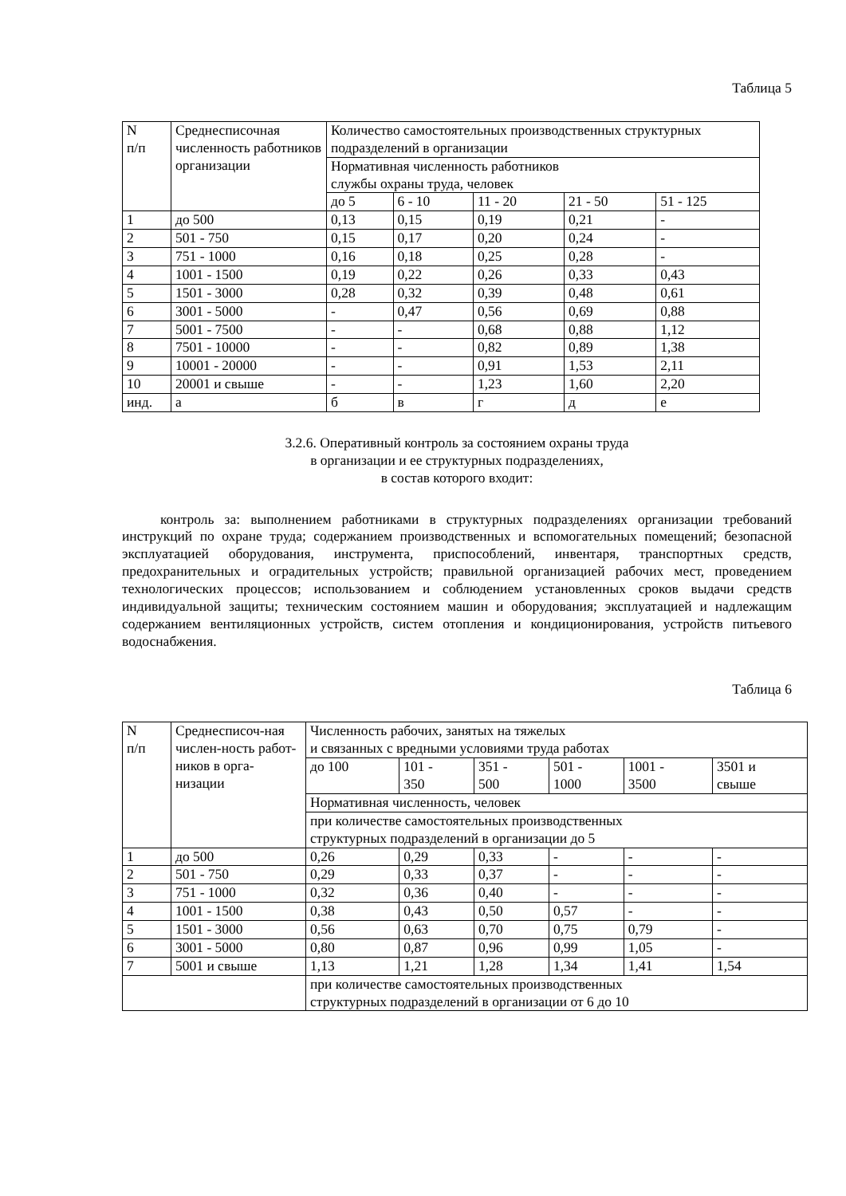Таблица 5
| N п/п | Среднесписочная численность работников организации | Количество самостоятельных производственных структурных подразделений в организации | | | | |
| | | Нормативная численность работников службы охраны труда, человек | | | | |
| | | до 5 | 6 - 10 | 11 - 20 | 21 - 50 | 51 - 125 |
| 1 | до 500 | 0,13 | 0,15 | 0,19 | 0,21 | - |
| 2 | 501 - 750 | 0,15 | 0,17 | 0,20 | 0,24 | - |
| 3 | 751 - 1000 | 0,16 | 0,18 | 0,25 | 0,28 | - |
| 4 | 1001 - 1500 | 0,19 | 0,22 | 0,26 | 0,33 | 0,43 |
| 5 | 1501 - 3000 | 0,28 | 0,32 | 0,39 | 0,48 | 0,61 |
| 6 | 3001 - 5000 | - | 0,47 | 0,56 | 0,69 | 0,88 |
| 7 | 5001 - 7500 | - | - | 0,68 | 0,88 | 1,12 |
| 8 | 7501 - 10000 | - | - | 0,82 | 0,89 | 1,38 |
| 9 | 10001 - 20000 | - | - | 0,91 | 1,53 | 2,11 |
| 10 | 20001 и свыше | - | - | 1,23 | 1,60 | 2,20 |
| инд. | а | б | в | г | д | е |
3.2.6. Оперативный контроль за состоянием охраны труда
в организации и ее структурных подразделениях,
в состав которого входит:
контроль за: выполнением работниками в структурных подразделениях организации требований инструкций по охране труда; содержанием производственных и вспомогательных помещений; безопасной эксплуатацией оборудования, инструмента, приспособлений, инвентаря, транспортных средств, предохранительных и оградительных устройств; правильной организацией рабочих мест, проведением технологических процессов; использованием и соблюдением установленных сроков выдачи средств индивидуальной защиты; техническим состоянием машин и оборудования; эксплуатацией и надлежащим содержанием вентиляционных устройств, систем отопления и кондиционирования, устройств питьевого водоснабжения.
Таблица 6
| N п/п | Среднесписоч-ная числен-ность работ-ников в орга-низации | Численность рабочих, занятых на тяжелых и связанных с вредными условиями труда работах | | | | | |
| | | до 100 | 101 - 350 | 351 - 500 | 501 - 1000 | 1001 - 3500 | 3501 и свыше |
| | | Нормативная численность, человек | | | | | |
| | | при количестве самостоятельных производственных структурных подразделений в организации до 5 | | | | | |
| 1 | до 500 | 0,26 | 0,29 | 0,33 | - | - | - |
| 2 | 501 - 750 | 0,29 | 0,33 | 0,37 | - | - | - |
| 3 | 751 - 1000 | 0,32 | 0,36 | 0,40 | - | - | - |
| 4 | 1001 - 1500 | 0,38 | 0,43 | 0,50 | 0,57 | - | - |
| 5 | 1501 - 3000 | 0,56 | 0,63 | 0,70 | 0,75 | 0,79 | - |
| 6 | 3001 - 5000 | 0,80 | 0,87 | 0,96 | 0,99 | 1,05 | - |
| 7 | 5001 и свыше | 1,13 | 1,21 | 1,28 | 1,34 | 1,41 | 1,54 |
| | | при количестве самостоятельных производственных структурных подразделений в организации от 6 до 10 | | | | | |